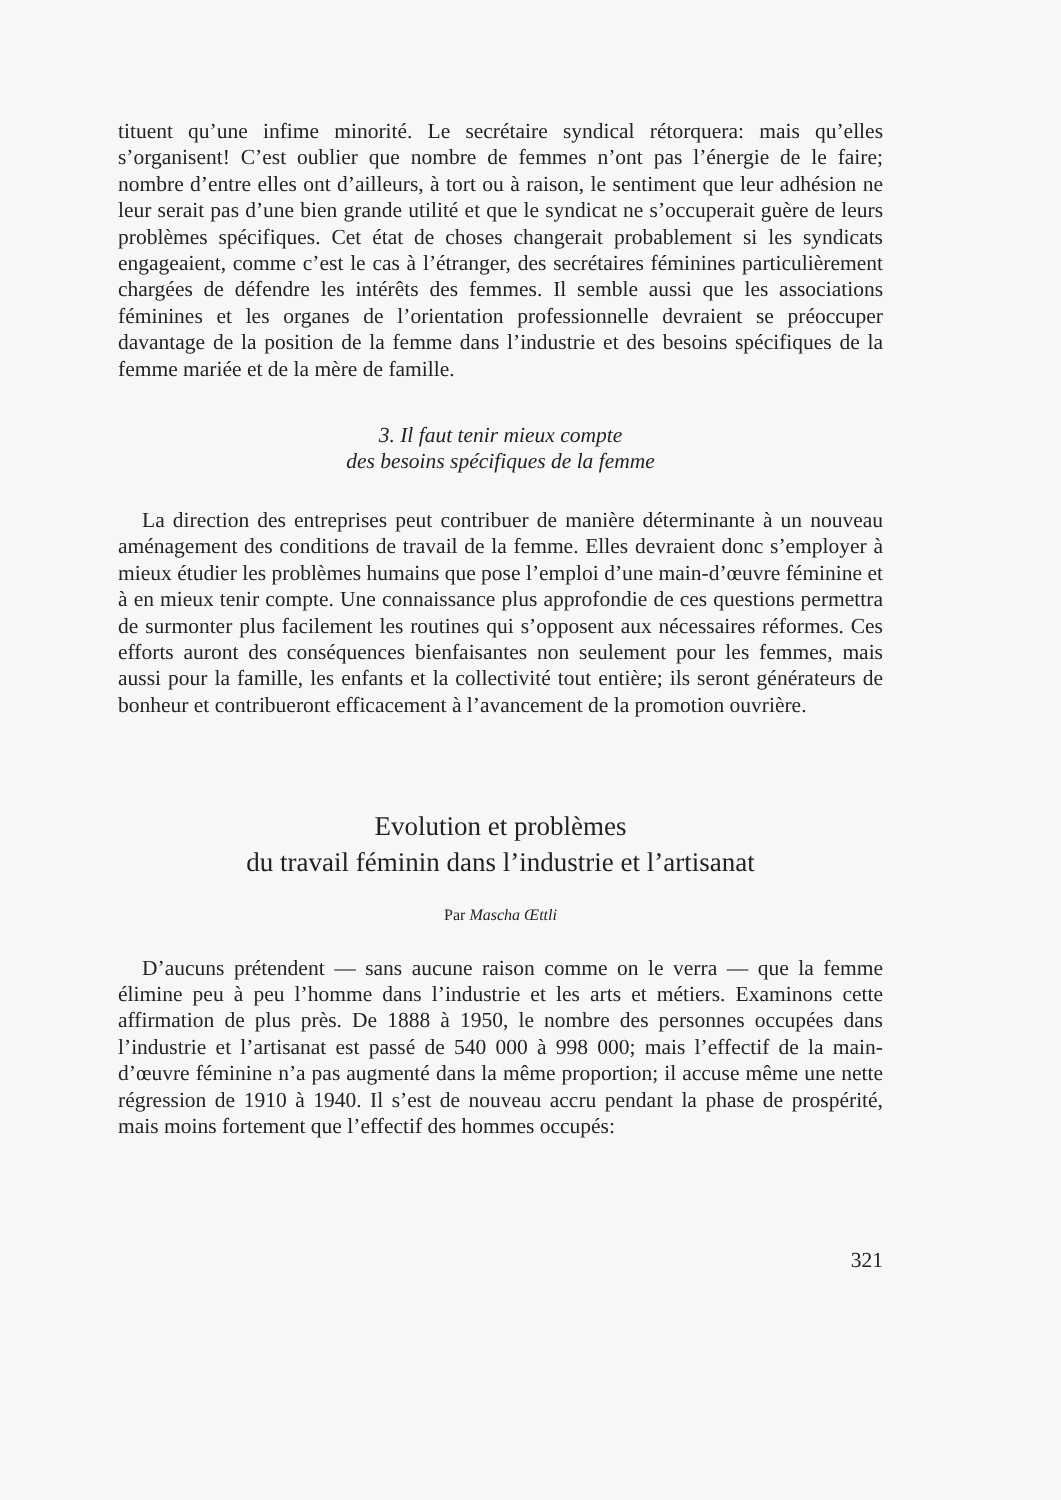tituent qu’une infime minorité. Le secrétaire syndical rétorquera: mais qu’elles s’organisent! C’est oublier que nombre de femmes n’ont pas l’énergie de le faire; nombre d’entre elles ont d’ailleurs, à tort ou à raison, le sentiment que leur adhésion ne leur serait pas d’une bien grande utilité et que le syndicat ne s’occuperait guère de leurs problèmes spécifiques. Cet état de choses changerait probablement si les syndicats engageaient, comme c’est le cas à l’étranger, des secrétaires féminines particulièrement chargées de défendre les intérêts des femmes. Il semble aussi que les associations féminines et les organes de l’orientation professionnelle devraient se préoccuper davantage de la position de la femme dans l’industrie et des besoins spécifiques de la femme mariée et de la mère de famille.
3. Il faut tenir mieux compte
des besoins spécifiques de la femme
La direction des entreprises peut contribuer de manière déterminante à un nouveau aménagement des conditions de travail de la femme. Elles devraient donc s’employer à mieux étudier les problèmes humains que pose l’emploi d’une main-d’œuvre féminine et à en mieux tenir compte. Une connaissance plus approfondie de ces questions permettra de surmonter plus facilement les routines qui s’opposent aux nécessaires réformes. Ces efforts auront des conséquences bienfaisantes non seulement pour les femmes, mais aussi pour la famille, les enfants et la collectivité tout entière; ils seront générateurs de bonheur et contribueront efficacement à l’avancement de la promotion ouvrière.
Evolution et problèmes
du travail féminin dans l’industrie et l’artisanat
Par Mascha Œttli
D’aucuns prétendent — sans aucune raison comme on le verra — que la femme élimine peu à peu l’homme dans l’industrie et les arts et métiers. Examinons cette affirmation de plus près. De 1888 à 1950, le nombre des personnes occupées dans l’industrie et l’artisanat est passé de 540 000 à 998 000; mais l’effectif de la main-d’œuvre féminine n’a pas augmenté dans la même proportion; il accuse même une nette régression de 1910 à 1940. Il s’est de nouveau accru pendant la phase de prospérité, mais moins fortement que l’effectif des hommes occupés:
321